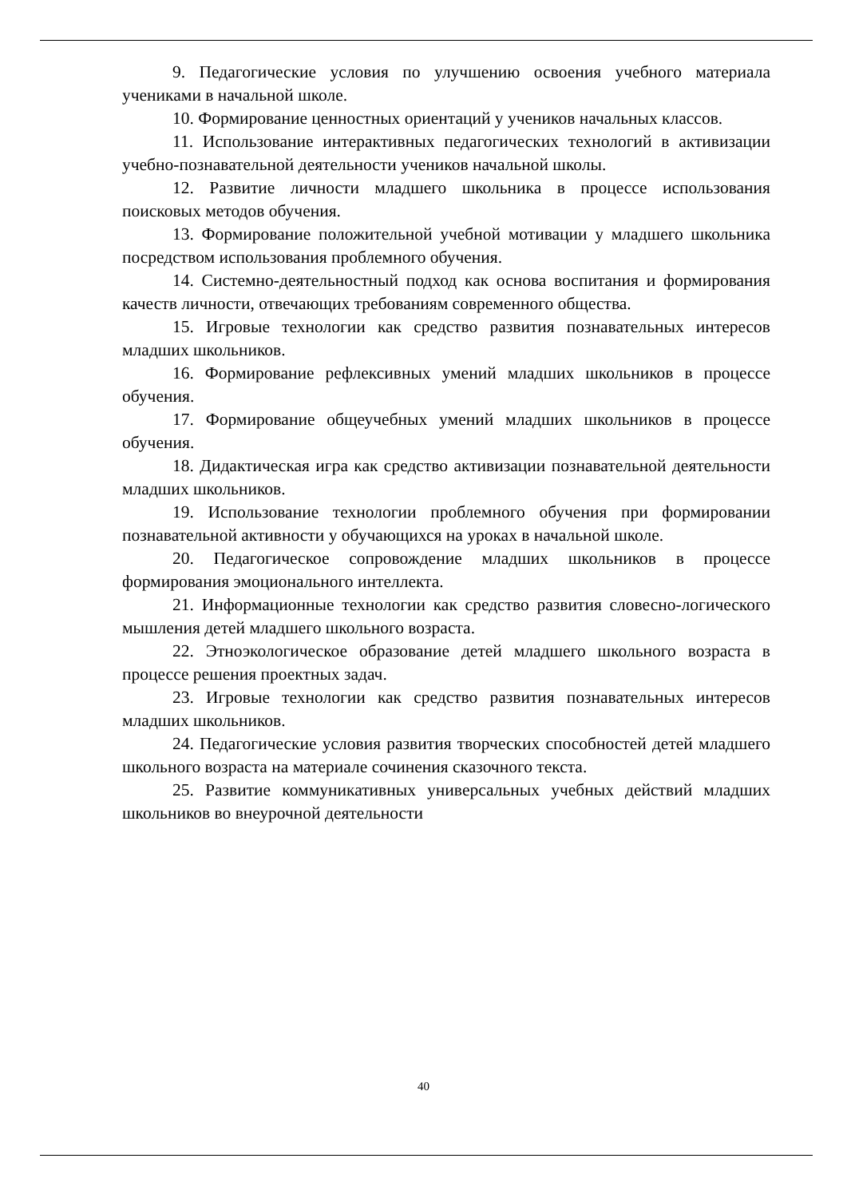9. Педагогические условия по улучшению освоения учебного материала учениками в начальной школе.
10. Формирование ценностных ориентаций у учеников начальных классов.
11. Использование интерактивных педагогических технологий в активизации учебно-познавательной деятельности учеников начальной школы.
12. Развитие личности младшего школьника в процессе использования поисковых методов обучения.
13. Формирование положительной учебной мотивации у младшего школьника посредством использования проблемного обучения.
14. Системно-деятельностный подход как основа воспитания и формирования качеств личности, отвечающих требованиям современного общества.
15. Игровые технологии как средство развития познавательных интересов младших школьников.
16. Формирование рефлексивных умений младших школьников в процессе обучения.
17. Формирование общеучебных умений младших школьников в процессе обучения.
18. Дидактическая игра как средство активизации познавательной деятельности младших школьников.
19. Использование технологии проблемного обучения при формировании познавательной активности у обучающихся на уроках в начальной школе.
20. Педагогическое сопровождение младших школьников в процессе формирования эмоционального интеллекта.
21. Информационные технологии как средство развития словесно-логического мышления детей младшего школьного возраста.
22. Этноэкологическое образование детей младшего школьного возраста в процессе решения проектных задач.
23. Игровые технологии как средство развития познавательных интересов младших школьников.
24. Педагогические условия развития творческих способностей детей младшего школьного возраста на материале сочинения сказочного текста.
25. Развитие коммуникативных универсальных учебных действий младших школьников во внеурочной деятельности
40